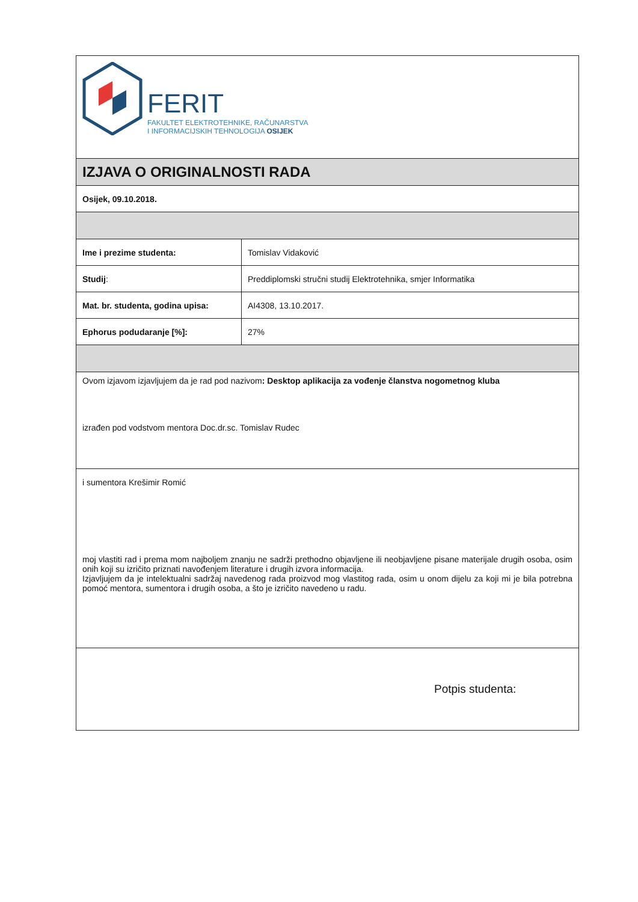| FERIT FAKULTET ELEKTROTEHNIKE, RAČUNARSTVA I INFORMACIJSKIH TEHNOLOGIJA OSIJEK | |
| IZJAVA O ORIGINALNOSTI RADA | |
| Osijek, 09.10.2018. | |
| Ime i prezime studenta: | Tomislav Vidaković |
| Studij : | Preddiplomski stručni studij Elektrotehnika, smjer Informatika |
| Mat. br. studenta, godina upisa: | AI4308, 13.10.2017. |
| Ephorus podudaranje [%]: | 27% |
| Ovom izjavom izjavljujem da je rad pod nazivom : Desktop aplikacija za vođenje članstva nogometnog kluba izrađen pod vodstvom mentora Doc.dr.sc. Tomislav Rudec | |
| i sumentora Krešimir Romić moj vlastiti rad i prema mom najboljem znanju ne sadrži prethodno objavljene ili neobjavljene pisane materijale drugih osoba, osim onih koji su izričito priznati navođenjem literature i drugih izvora informacija. Izjavljujem da je intelektualni sadržaj navedenog rada proizvod mog vlastitog rada, osim u onom dijelu za koji mi je bila potrebna pomoć mentora, sumentora i drugih osoba, a što je izričito navedeno u radu. | |
| Potpis studenta: | |